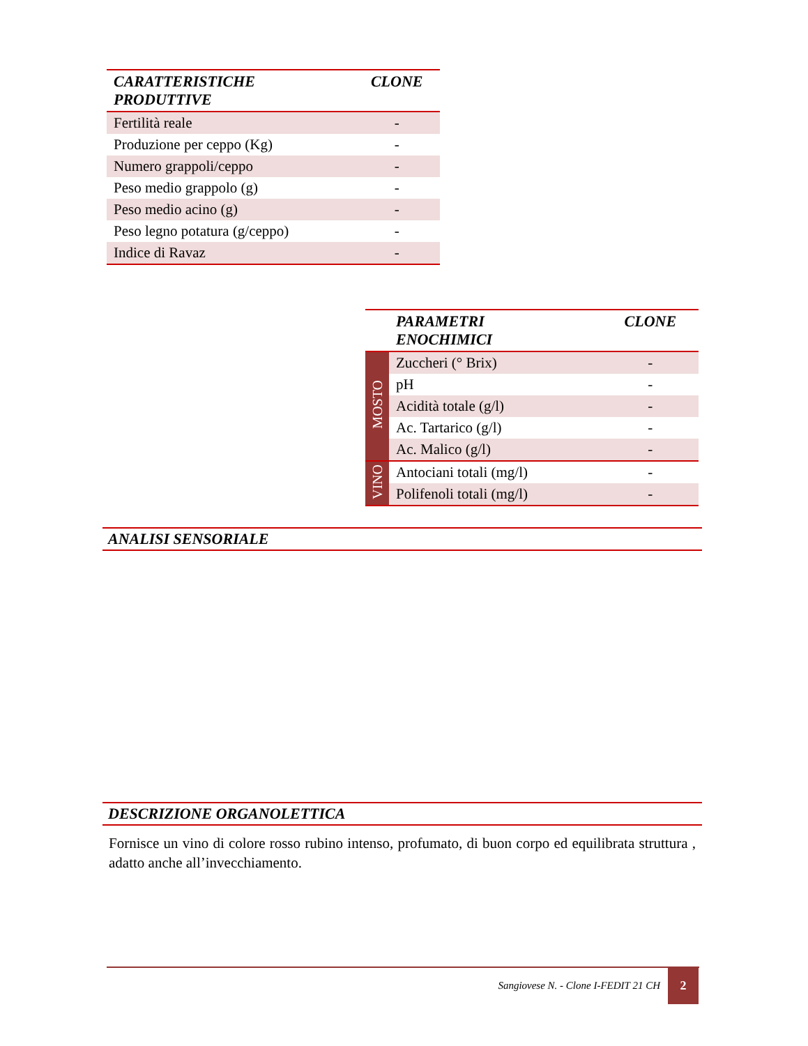| CARATTERISTICHE PRODUTTIVE | CLONE |
| --- | --- |
| Fertilità reale | - |
| Produzione per ceppo (Kg) | - |
| Numero grappoli/ceppo | - |
| Peso medio grappolo (g) | - |
| Peso medio acino (g) | - |
| Peso legno potatura (g/ceppo) | - |
| Indice di Ravaz | - |
| | PARAMETRI ENOCHIMICI | CLONE |
| --- | --- | --- |
| MOSTO | Zuccheri (° Brix) | - |
| | pH | - |
| | Acidità totale (g/l) | - |
| | Ac. Tartarico (g/l) | - |
| | Ac. Malico (g/l) | - |
| VINO | Antociani totali (mg/l) | - |
| | Polifenoli totali (mg/l) | - |
ANALISI SENSORIALE
DESCRIZIONE ORGANOLETTICA
Fornisce un vino di colore rosso rubino intenso, profumato, di buon corpo ed equilibrata struttura , adatto anche all’invecchiamento.
Sangiovese N. - Clone I-FEDIT 21 CH
2